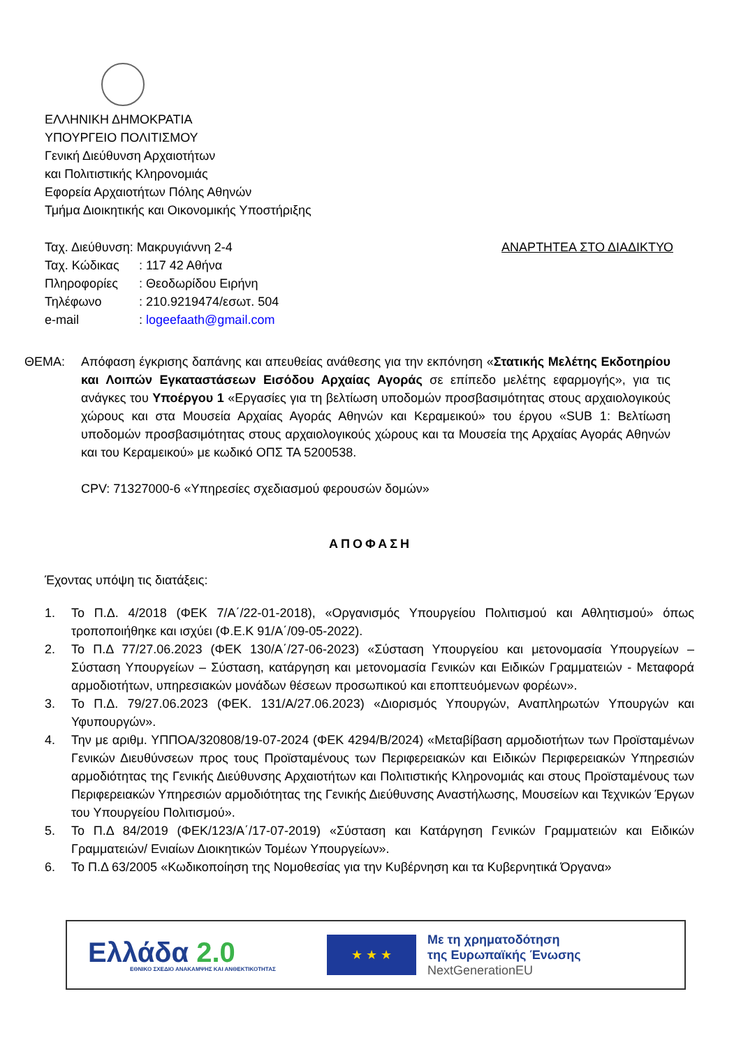ΕΛΛΗΝΙΚΗ ΔΗΜΟΚΡΑΤΙΑ
ΥΠΟΥΡΓΕΙΟ ΠΟΛΙΤΙΣΜΟΥ
Γενική Διεύθυνση Αρχαιοτήτων
και Πολιτιστικής Κληρονομιάς
Εφορεία Αρχαιοτήτων Πόλης Αθηνών
Τμήμα Διοικητικής και Οικονομικής Υποστήριξης
Ταχ. Διεύθυνση: Μακρυγιάννη 2-4
Ταχ. Κώδικας: 117 42 Αθήνα
Πληροφορίες: Θεοδωρίδου Ειρήνη
Τηλέφωνο: 210.9219474/εσωτ. 504
e-mail: logeefaath@gmail.com
ΑΝΑΡΤΗΤΕΑ ΣΤΟ ΔΙΑΔΙΚΤΥΟ
ΘΕΜΑ: Απόφαση έγκρισης δαπάνης και απευθείας ανάθεσης για την εκπόνηση «Στατικής Μελέτης Εκδοτηρίου και Λοιπών Εγκαταστάσεων Εισόδου Αρχαίας Αγοράς σε επίπεδο μελέτης εφαρμογής», για τις ανάγκες του Υποέργου 1 «Εργασίες για τη βελτίωση υποδομών προσβασιμότητας στους αρχαιολογικούς χώρους και στα Μουσεία Αρχαίας Αγοράς Αθηνών και Κεραμεικού» του έργου «SUB 1: Βελτίωση υποδομών προσβασιμότητας στους αρχαιολογικούς χώρους και τα Μουσεία της Αρχαίας Αγοράς Αθηνών και του Κεραμεικού» με κωδικό ΟΠΣ ΤΑ 5200538.
CPV: 71327000-6 «Υπηρεσίες σχεδιασμού φερουσών δομών»
ΑΠΟΦΑΣΗ
Έχοντας υπόψη τις διατάξεις:
1. Το Π.Δ. 4/2018 (ΦΕΚ 7/Α΄/22-01-2018), «Οργανισμός Υπουργείου Πολιτισμού και Αθλητισμού» όπως τροποποιήθηκε και ισχύει (Φ.Ε.Κ 91/Α΄/09-05-2022).
2. Το Π.Δ 77/27.06.2023 (ΦΕΚ 130/Α΄/27-06-2023) «Σύσταση Υπουργείου και μετονομασία Υπουργείων – Σύσταση Υπουργείων – Σύσταση, κατάργηση και μετονομασία Γενικών και Ειδικών Γραμματειών - Μεταφορά αρμοδιοτήτων, υπηρεσιακών μονάδων θέσεων προσωπικού και εποπτευόμενων φορέων».
3. Το Π.Δ. 79/27.06.2023 (ΦΕΚ. 131/Α/27.06.2023) «Διορισμός Υπουργών, Αναπληρωτών Υπουργών και Υφυπουργών».
4. Την με αριθμ. ΥΠΠΟΑ/320808/19-07-2024 (ΦΕΚ 4294/Β/2024) «Μεταβίβαση αρμοδιοτήτων των Προϊσταμένων Γενικών Διευθύνσεων προς τους Προϊσταμένους των Περιφερειακών και Ειδικών Περιφερειακών Υπηρεσιών αρμοδιότητας της Γενικής Διεύθυνσης Αρχαιοτήτων και Πολιτιστικής Κληρονομιάς και στους Προϊσταμένους των Περιφερειακών Υπηρεσιών αρμοδιότητας της Γενικής Διεύθυνσης Αναστήλωσης, Μουσείων και Τεχνικών Έργων του Υπουργείου Πολιτισμού».
5. Το Π.Δ 84/2019 (ΦΕΚ/123/Α΄/17-07-2019) «Σύσταση και Κατάργηση Γενικών Γραμματειών και Ειδικών Γραμματειών/ Ενιαίων Διοικητικών Τομέων Υπουργείων».
6. Το Π.Δ 63/2005 «Κωδικοποίηση της Νομοθεσίας για την Κυβέρνηση και τα Κυβερνητικά Όργανα»
Ελλάδα 2.0
ΕΘΝΙΚΟ ΣΧΕΔΙΟ ΑΝΑΚΑΜΨΗΣ ΚΑΙ ΑΝΘΕΚΤΙΚΟΤΗΤΑΣ
★ ★ ★
Με τη χρηματοδότηση
της Ευρωπαϊκής Ένωσης
NextGenerationEU